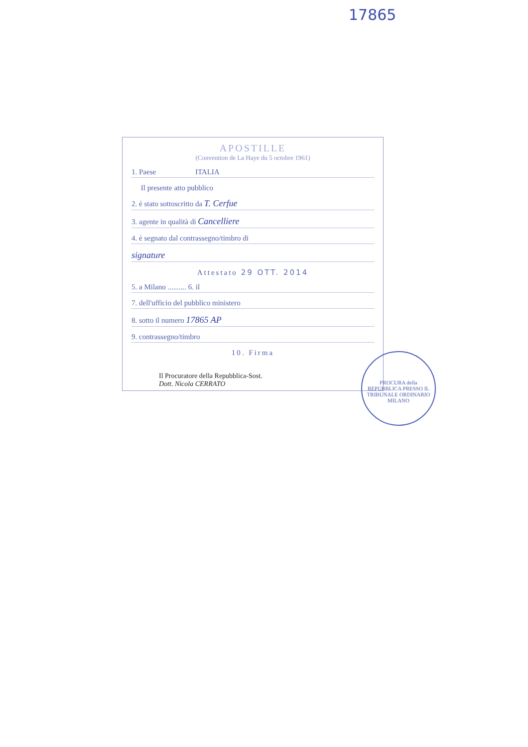17865
APOSTILLE
(Convention de La Haye du 5 octobre 1961)
1. Paese ITALIA
Il presente atto pubblico
2. è stato sottoscritto da T. Cerfue
3. agente in qualità di Cancelliere
4. è segnato dal contrassegno/timbro di
signature
Attestato 29 OTT. 2014
5. a Milano .......... 6. il
7. dell'ufficio del pubblico ministero
8. sotto il numero 17865 AP
9. contrassegno/timbro
10. Firma
Il Procuratore della Repubblica-Sost.
Dott. Nicola CERRATO
PROCURA della REPUBBLICA PRESSO IL TRIBUNALE ORDINARIO MILANO